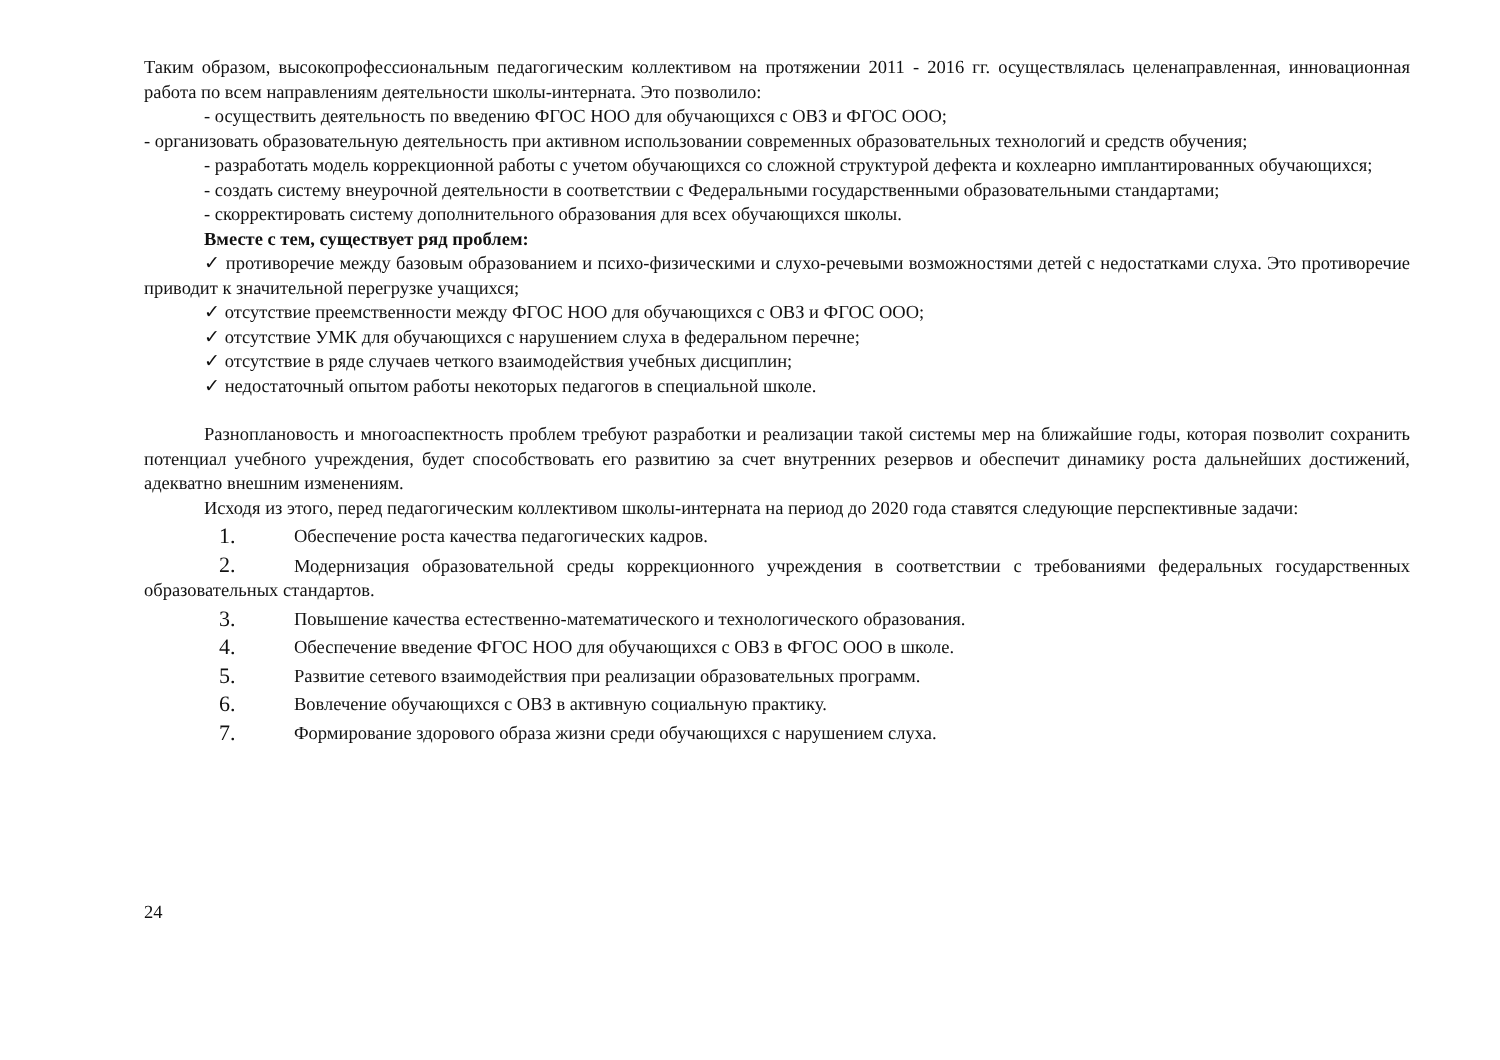Таким образом, высокопрофессиональным педагогическим коллективом на протяжении 2011 - 2016 гг. осуществлялась целенаправленная, инновационная работа по всем направлениям деятельности школы-интерната. Это позволило:
- осуществить деятельность по введению ФГОС НОО для обучающихся с ОВЗ и ФГОС ООО;
- организовать образовательную деятельность при активном использовании современных образовательных технологий и средств обучения;
- разработать модель коррекционной работы с учетом обучающихся со сложной структурой дефекта и кохлеарно имплантированных обучающихся;
- создать систему внеурочной деятельности в соответствии с Федеральными государственными образовательными стандартами;
- скорректировать систему дополнительного образования для всех обучающихся школы.
Вместе с тем, существует ряд проблем:
✓ противоречие между базовым образованием и психо-физическими и слухо-речевыми возможностями детей с недостатками слуха. Это противоречие приводит к значительной перегрузке учащихся;
✓ отсутствие преемственности между ФГОС НОО для обучающихся с ОВЗ и ФГОС ООО;
✓ отсутствие УМК для обучающихся с нарушением слуха в федеральном перечне;
✓ отсутствие в ряде случаев четкого взаимодействия учебных дисциплин;
✓ недостаточный опытом работы некоторых педагогов в специальной школе.
Разноплановость и многоаспектность проблем требуют разработки и реализации такой системы мер на ближайшие годы, которая позволит сохранить потенциал учебного учреждения, будет способствовать его развитию за счет внутренних резервов и обеспечит динамику роста дальнейших достижений, адекватно внешним изменениям.
Исходя из этого, перед педагогическим коллективом школы-интерната на период до 2020 года ставятся следующие перспективные задачи:
1. Обеспечение роста качества педагогических кадров.
2. Модернизация образовательной среды коррекционного учреждения в соответствии с требованиями федеральных государственных образовательных стандартов.
3. Повышение качества естественно-математического и технологического образования.
4. Обеспечение введение ФГОС НОО для обучающихся с ОВЗ в ФГОС ООО в школе.
5. Развитие сетевого взаимодействия при реализации образовательных программ.
6. Вовлечение обучающихся с ОВЗ в активную социальную практику.
7. Формирование здорового образа жизни среди обучающихся с нарушением слуха.
24